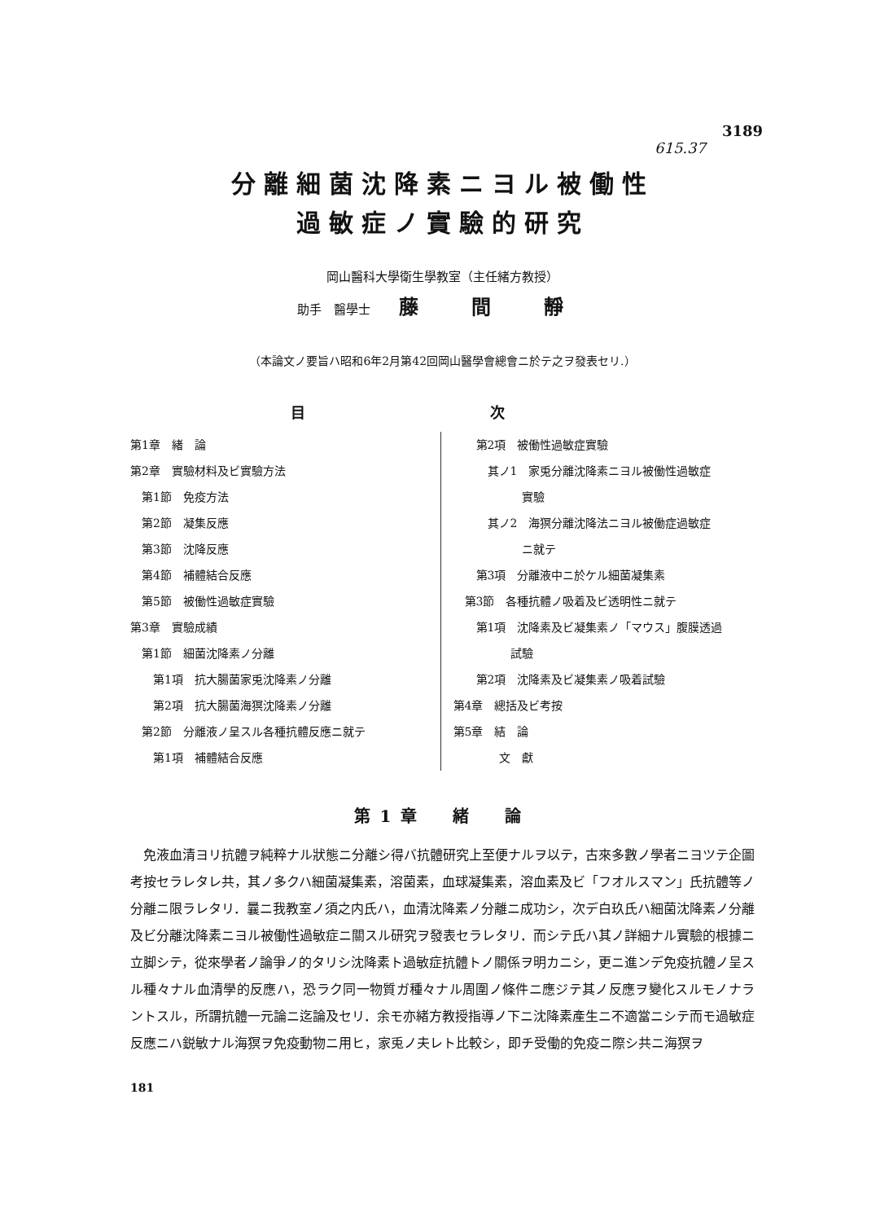3189
615.37
分離細菌沈降素ニヨル被働性
過敏症ノ實驗的研究
岡山醫科大學衛生學教室（主任緒方教授）
助手　醫學士 藤 間 靜
（本論文ノ要旨ハ昭和6年2月第42回岡山醫學會總會ニ於テ之ヲ發表セリ.）
目 次
第1章　緒　論
第2章　實驗材料及ビ實驗方法
 第1節　免疫方法
 第2節　凝集反應
 第3節　沈降反應
 第4節　補體結合反應
 第5節　被働性過敏症實驗
第3章　實驗成績
 第1節　細菌沈降素ノ分離
  第1項　抗大腸菌家兎沈降素ノ分離
  第2項　抗大腸菌海猽沈降素ノ分離
 第2節　分離液ノ呈スル各種抗體反應ニ就テ
  第1項　補體結合反應
  第2項　被働性過敏症實驗
   其ノ1　家兎分離沈降素ニヨル被働性過敏症
      實驗
   其ノ2　海猽分離沈降法ニヨル被働症過敏症
      ニ就テ
  第3項　分離液中ニ於ケル細菌凝集素
 第3節　各種抗體ノ吸着及ビ透明性ニ就テ
  第1項　沈降素及ビ凝集素ノ「マウス」腹膜透過
     試驗
  第2項　沈降素及ビ凝集素ノ吸着試驗
第4章　總括及ビ考按
第5章　結　論
    文　獻
第1章　緒　論
免液血清ヨリ抗體ヲ純粹ナル狀態ニ分離シ得バ抗體研究上至便ナルヲ以テ，古來多數ノ學者ニヨツテ企圖考按セラレタレ共，其ノ多クハ細菌凝集素，溶菌素，血球凝集素，溶血素及ビ「フオルスマン」氏抗體等ノ分離ニ限ラレタリ．曩ニ我教室ノ須之内氏ハ，血清沈降素ノ分離ニ成功シ，次デ白玖氏ハ細菌沈降素ノ分離及ビ分離沈降素ニヨル被働性過敏症ニ關スル研究ヲ發表セラレタリ．而シテ氏ハ其ノ詳細ナル實驗的根據ニ立脚シテ，從來學者ノ論爭ノ的タリシ沈降素ト過敏症抗體トノ關係ヲ明カニシ，更ニ進ンデ免疫抗體ノ呈スル種々ナル血清學的反應ハ，恐ラク同一物質ガ種々ナル周圍ノ條件ニ應ジテ其ノ反應ヲ變化スルモノナラントスル，所謂抗體一元論ニ迄論及セリ．余モ亦緒方教授指導ノ下ニ沈降素產生ニ不適當ニシテ而モ過敏症反應ニハ鋭敏ナル海猽ヲ免疫動物ニ用ヒ，家兎ノ夫レト比較シ，即チ受働的免疫ニ際シ共ニ海猽ヲ
181